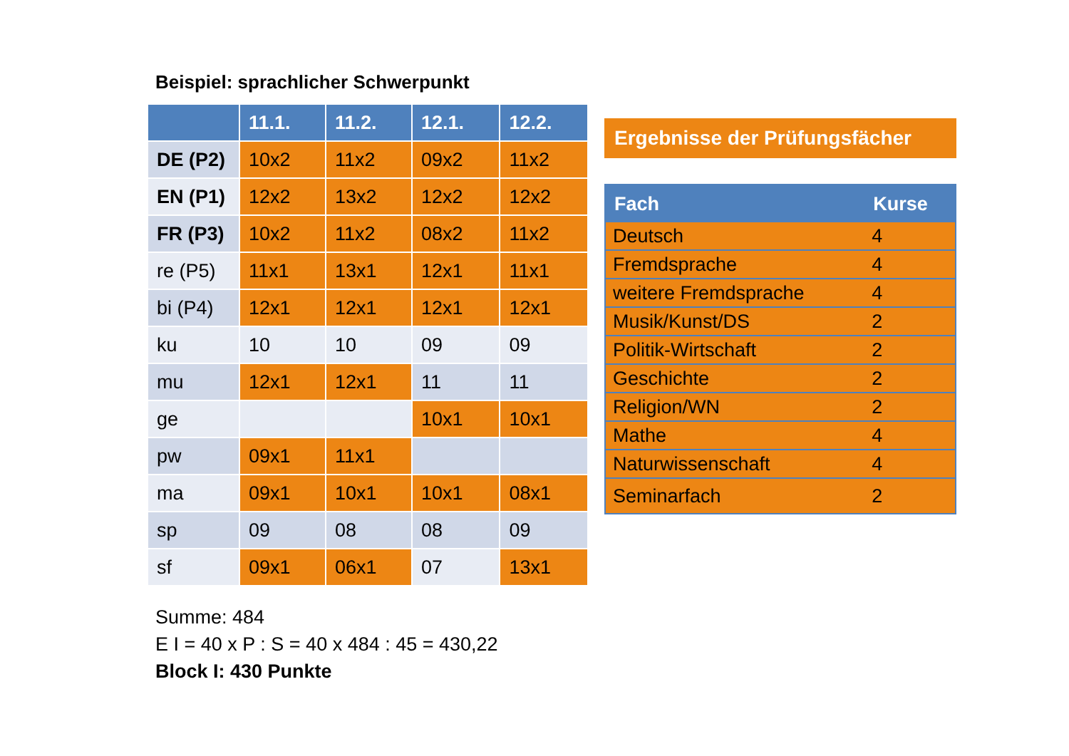Beispiel: sprachlicher Schwerpunkt
| | 11.1. | 11.2. | 12.1. | 12.2. |
| --- | --- | --- | --- | --- |
| DE (P2) | 10x2 | 11x2 | 09x2 | 11x2 |
| EN (P1) | 12x2 | 13x2 | 12x2 | 12x2 |
| FR (P3) | 10x2 | 11x2 | 08x2 | 11x2 |
| re (P5) | 11x1 | 13x1 | 12x1 | 11x1 |
| bi (P4) | 12x1 | 12x1 | 12x1 | 12x1 |
| ku | 10 | 10 | 09 | 09 |
| mu | 12x1 | 12x1 | 11 | 11 |
| ge | | | 10x1 | 10x1 |
| pw | 09x1 | 11x1 | | |
| ma | 09x1 | 10x1 | 10x1 | 08x1 |
| sp | 09 | 08 | 08 | 09 |
| sf | 09x1 | 06x1 | 07 | 13x1 |
Summe: 484
E I = 40 x P : S = 40 x 484 : 45 = 430,22
Block I: 430 Punkte
Ergebnisse der Prüfungsfächer
| Fach | Kurse |
| --- | --- |
| Deutsch | 4 |
| Fremdsprache | 4 |
| weitere Fremdsprache | 4 |
| Musik/Kunst/DS | 2 |
| Politik-Wirtschaft | 2 |
| Geschichte | 2 |
| Religion/WN | 2 |
| Mathe | 4 |
| Naturwissenschaft | 4 |
| Seminarfach | 2 |